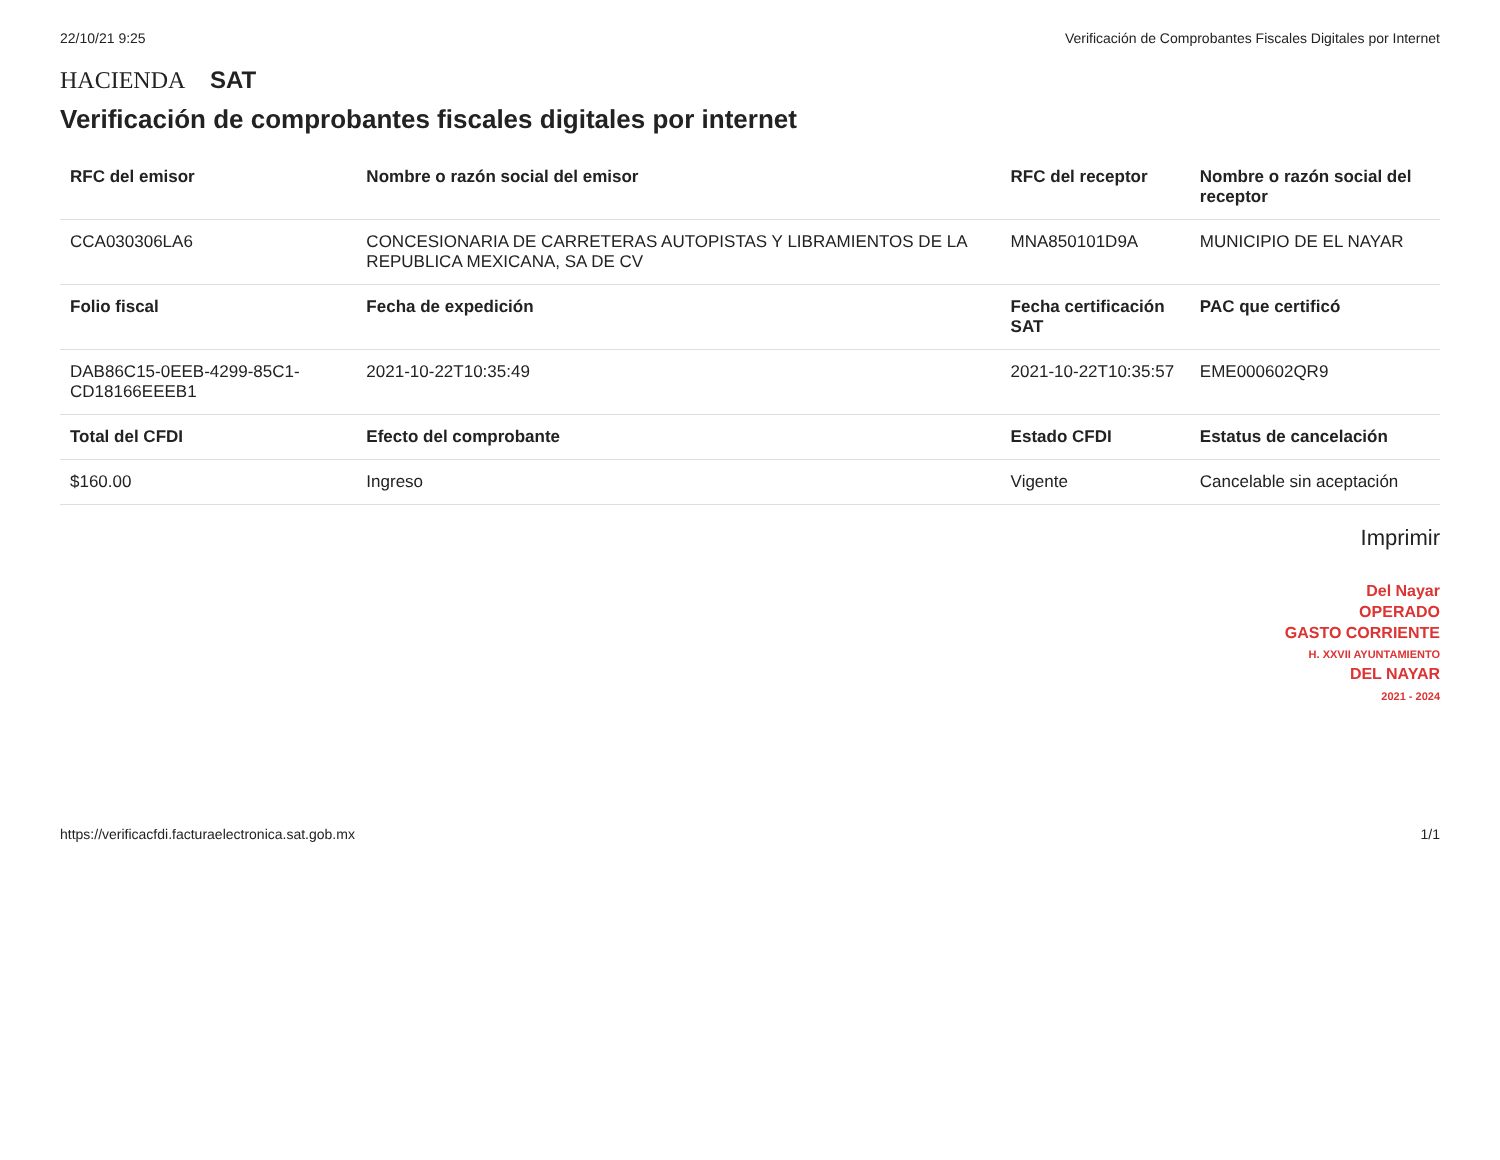22/10/21 9:25 Verificación de Comprobantes Fiscales Digitales por Internet
HACIENDA SAT
Verificación de comprobantes fiscales digitales por internet
| RFC del emisor | Nombre o razón social del emisor | RFC del receptor | Nombre o razón social del receptor |
| --- | --- | --- | --- |
| CCA030306LA6 | CONCESIONARIA DE CARRETERAS AUTOPISTAS Y LIBRAMIENTOS DE LA REPUBLICA MEXICANA, SA DE CV | MNA850101D9A | MUNICIPIO DE EL NAYAR |
| Folio fiscal | Fecha de expedición | Fecha certificación SAT | PAC que certificó |
| DAB86C15-0EEB-4299-85C1-CD18166EEEB1 | 2021-10-22T10:35:49 | 2021-10-22T10:35:57 | EME000602QR9 |
| Total del CFDI | Efecto del comprobante | Estado CFDI | Estatus de cancelación |
| $160.00 | Ingreso | Vigente | Cancelable sin aceptación |
Imprimir
Del Nayar
OPERADO
GASTO CORRIENTE
H. XXVII AYUNTAMIENTO
DEL NAYAR
2021 - 2024
https://verificacfdi.facturaelectronica.sat.gob.mx 1/1